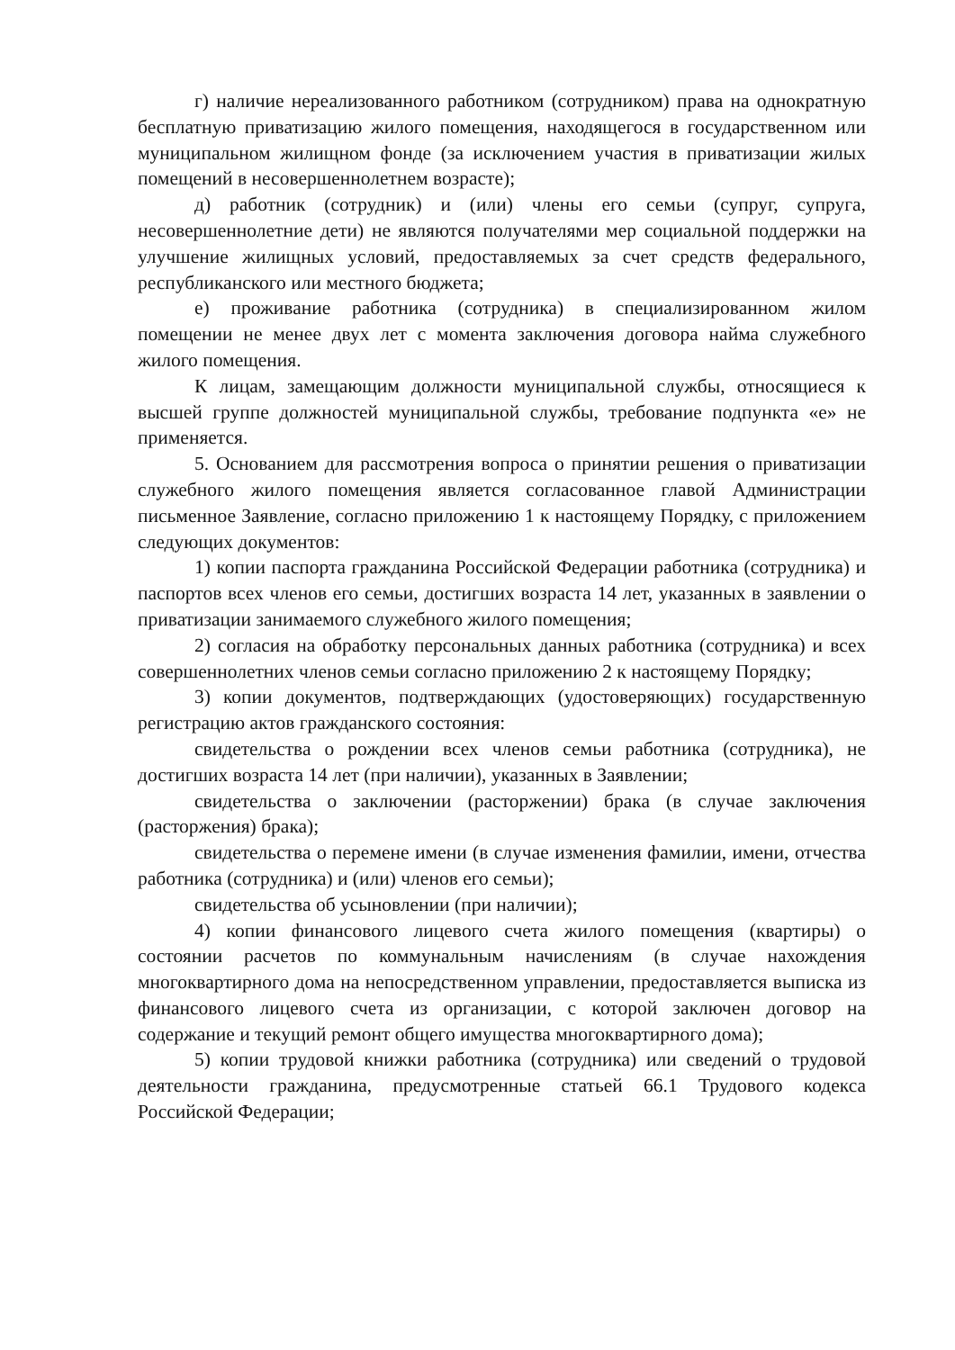г) наличие нереализованного работником (сотрудником) права на однократную бесплатную приватизацию жилого помещения, находящегося в государственном или муниципальном жилищном фонде (за исключением участия в приватизации жилых помещений в несовершеннолетнем возрасте);
д) работник (сотрудник) и (или) члены его семьи (супруг, супруга, несовершеннолетние дети) не являются получателями мер социальной поддержки на улучшение жилищных условий, предоставляемых за счет средств федерального, республиканского или местного бюджета;
е) проживание работника (сотрудника) в специализированном жилом помещении не менее двух лет с момента заключения договора найма служебного жилого помещения.
К лицам, замещающим должности муниципальной службы, относящиеся к высшей группе должностей муниципальной службы, требование подпункта «е» не применяется.
5. Основанием для рассмотрения вопроса о принятии решения о приватизации служебного жилого помещения является согласованное главой Администрации письменное Заявление, согласно приложению 1 к настоящему Порядку, с приложением следующих документов:
1) копии паспорта гражданина Российской Федерации работника (сотрудника) и паспортов всех членов его семьи, достигших возраста 14 лет, указанных в заявлении о приватизации занимаемого служебного жилого помещения;
2) согласия на обработку персональных данных работника (сотрудника) и всех совершеннолетних членов семьи согласно приложению 2 к настоящему Порядку;
3) копии документов, подтверждающих (удостоверяющих) государственную регистрацию актов гражданского состояния:
свидетельства о рождении всех членов семьи работника (сотрудника), не достигших возраста 14 лет (при наличии), указанных в Заявлении;
свидетельства о заключении (расторжении) брака (в случае заключения (расторжения) брака);
свидетельства о перемене имени (в случае изменения фамилии, имени, отчества работника (сотрудника) и (или) членов его семьи);
свидетельства об усыновлении (при наличии);
4) копии финансового лицевого счета жилого помещения (квартиры) о состоянии расчетов по коммунальным начислениям (в случае нахождения многоквартирного дома на непосредственном управлении, предоставляется выписка из финансового лицевого счета из организации, с которой заключен договор на содержание и текущий ремонт общего имущества многоквартирного дома);
5) копии трудовой книжки работника (сотрудника) или сведений о трудовой деятельности гражданина, предусмотренные статьей 66.1 Трудового кодекса Российской Федерации;